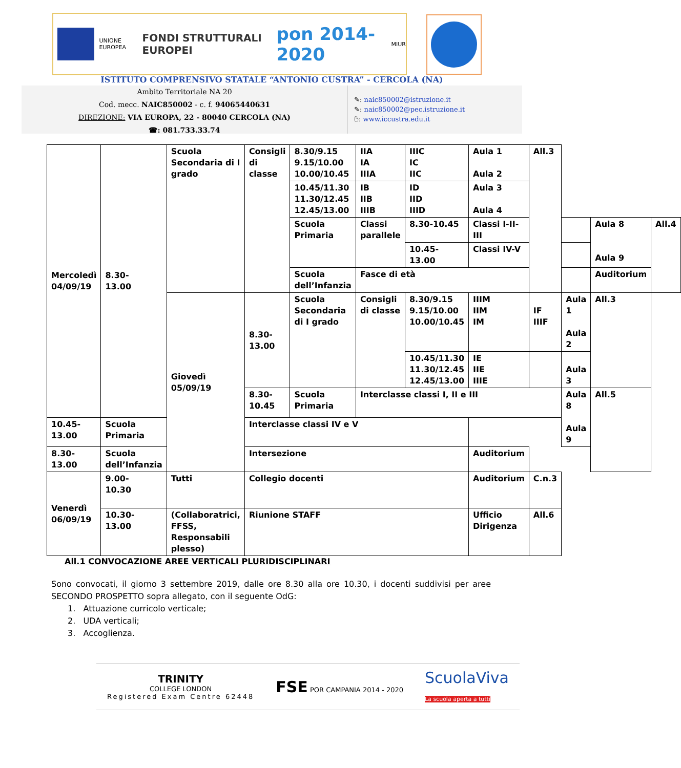UNIONE EUROPEA
FONDI STRUTTURALI EUROPEI
pon 2014-2020
MIUR
ISTITUTO COMPRENSIVO STATALE “ANTONIO CUSTRA” - CERCOLA (NA)
Ambito Territoriale NA 20
Cod. mecc. NAIC850002 - c. f. 94065440631
DIREZIONE: VIA EUROPA, 22 - 80040 CERCOLA (NA)
☎: 081.733.33.74
✎: naic850002@istruzione.it
✎: naic850002@pec.istruzione.it
🖱: www.iccustra.edu.it
| Mercoledì 04/09/19 | 8.30- 13.00 | Scuola Secondaria di I grado | Consigli di classe | 8.30/9.15 9.15/10.00 10.00/10.45 | IIA IA IIIA | IIIC IC IIC | Aula 1 Aula 2 | All.3 | | | |
| | | | | 10.45/11.30 11.30/12.45 12.45/13.00 | IB IIB IIIB | ID IID IIID | Aula 3 Aula 4 | | | | |
| | | | | Scuola Primaria | Classi parallele | 8.30-10.45 | Classi I-II-III | | | Aula 8 Aula 9 | All.4 |
| | | | | | | 10.45-13.00 | Classi IV-V | | | | |
| | | | | Scuola dell’Infanzia | Fasce di età | | | | | Auditorium | |
| | | Giovedì 05/09/19 | 8.30- 13.00 | Scuola Secondaria di I grado | Consigli di classe | 8.30/9.15 9.15/10.00 10.00/10.45 | IIIM IIM IM | IF IIIF | Aula 1 Aula 2 | All.3 | |
| | | | | | | 10.45/11.30 11.30/12.45 12.45/13.00 | IE IIE IIIE | | Aula 3 | | |
| | | | 8.30- 10.45 | Scuola Primaria | Interclasse classi I, II e III | | | | Aula 8 Aula 9 | All.5 | |
| 10.45- 13.00 | Scuola Primaria | | Interclasse classi IV e V | | | | | | | | |
| 8.30- 13.00 | Scuola dell’Infanzia | | Intersezione | | | | Auditorium | | | | |
| Venerdì 06/09/19 | 9.00- 10.30 | Tutti | Collegio docenti | | | | Auditorium | C.n.3 | | | |
| | 10.30- 13.00 | (Collaboratrici, FFSS, Responsabili plesso) | Riunione STAFF | | | | Ufficio Dirigenza | All.6 | | | |
All.1 CONVOCAZIONE AREE VERTICALI PLURIDISCIPLINARI
Sono convocati, il giorno 3 settembre 2019, dalle ore 8.30 alla ore 10.30, i docenti suddivisi per aree SECONDO PROSPETTO sopra allegato, con il seguente OdG:
1. Attuazione curricolo verticale;
2. UDA verticali;
3. Accoglienza.
TRINITY
COLLEGE LONDON
Registered Exam Centre 62448
FSE POR CAMPANIA 2014 - 2020
ScuolaViva
La scuola aperta a tutti